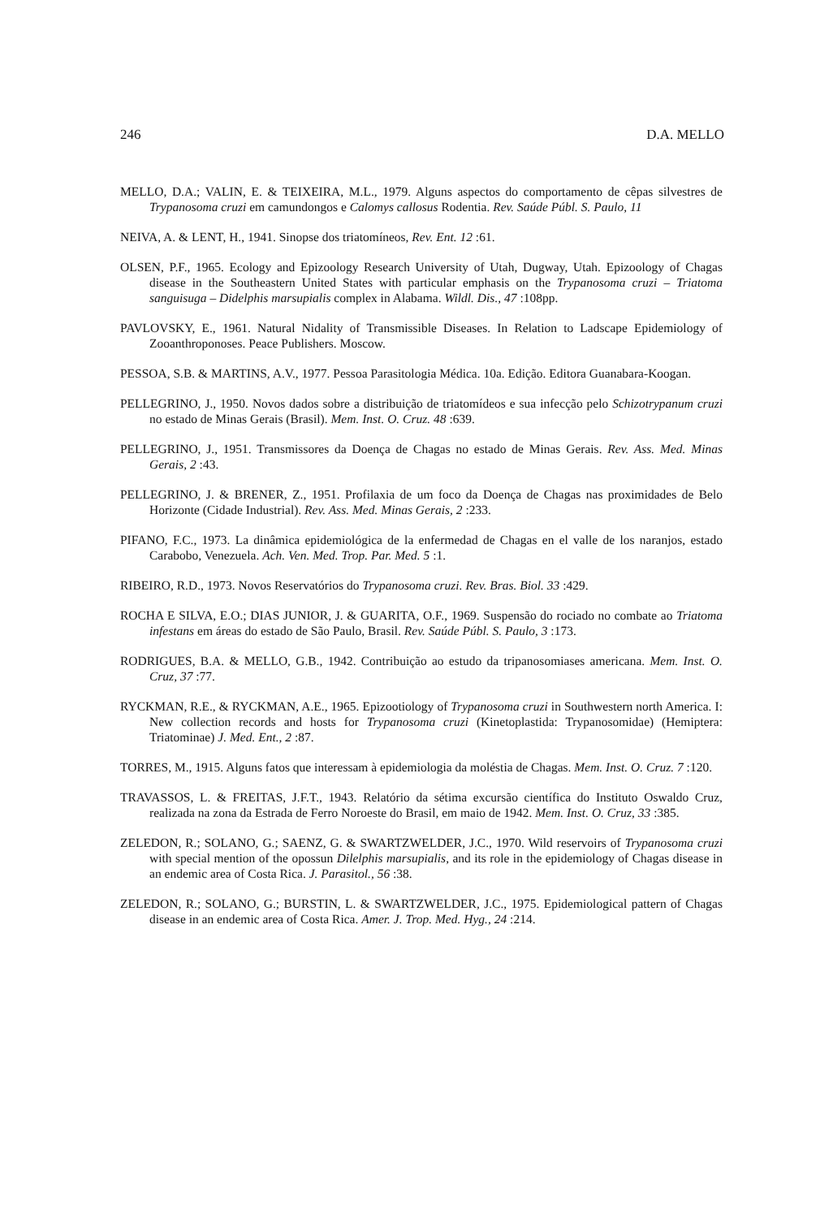246 D.A. MELLO
MELLO, D.A.; VALIN, E. & TEIXEIRA, M.L., 1979. Alguns aspectos do comportamento de cêpas silvestres de Trypanosoma cruzi em camundongos e Calomys callosus Rodentia. Rev. Saúde Públ. S. Paulo, 11
NEIVA, A. & LENT, H., 1941. Sinopse dos triatomíneos, Rev. Ent. 12 :61.
OLSEN, P.F., 1965. Ecology and Epizoology Research University of Utah, Dugway, Utah. Epizoology of Chagas disease in the Southeastern United States with particular emphasis on the Trypanosoma cruzi – Triatoma sanguisuga – Didelphis marsupialis complex in Alabama. Wildl. Dis., 47 :108pp.
PAVLOVSKY, E., 1961. Natural Nidality of Transmissible Diseases. In Relation to Ladscape Epidemiology of Zooanthroponoses. Peace Publishers. Moscow.
PESSOA, S.B. & MARTINS, A.V., 1977. Pessoa Parasitologia Médica. 10a. Edição. Editora Guanabara-Koogan.
PELLEGRINO, J., 1950. Novos dados sobre a distribuição de triatomídeos e sua infecção pelo Schizotrypanum cruzi no estado de Minas Gerais (Brasil). Mem. Inst. O. Cruz. 48 :639.
PELLEGRINO, J., 1951. Transmissores da Doença de Chagas no estado de Minas Gerais. Rev. Ass. Med. Minas Gerais, 2 :43.
PELLEGRINO, J. & BRENER, Z., 1951. Profilaxia de um foco da Doença de Chagas nas proximidades de Belo Horizonte (Cidade Industrial). Rev. Ass. Med. Minas Gerais, 2 :233.
PIFANO, F.C., 1973. La dinâmica epidemiológica de la enfermedad de Chagas en el valle de los naranjos, estado Carabobo, Venezuela. Ach. Ven. Med. Trop. Par. Med. 5 :1.
RIBEIRO, R.D., 1973. Novos Reservatórios do Trypanosoma cruzi. Rev. Bras. Biol. 33 :429.
ROCHA E SILVA, E.O.; DIAS JUNIOR, J. & GUARITA, O.F., 1969. Suspensão do rociado no combate ao Triatoma infestans em áreas do estado de São Paulo, Brasil. Rev. Saúde Públ. S. Paulo, 3 :173.
RODRIGUES, B.A. & MELLO, G.B., 1942. Contribuição ao estudo da tripanosomiases americana. Mem. Inst. O. Cruz, 37 :77.
RYCKMAN, R.E., & RYCKMAN, A.E., 1965. Epizootiology of Trypanosoma cruzi in Southwestern north America. I: New collection records and hosts for Trypanosoma cruzi (Kinetoplastida: Trypanosomidae) (Hemiptera: Triatominae) J. Med. Ent., 2 :87.
TORRES, M., 1915. Alguns fatos que interessam à epidemiologia da moléstia de Chagas. Mem. Inst. O. Cruz. 7 :120.
TRAVASSOS, L. & FREITAS, J.F.T., 1943. Relatório da sétima excursão científica do Instituto Oswaldo Cruz, realizada na zona da Estrada de Ferro Noroeste do Brasil, em maio de 1942. Mem. Inst. O. Cruz, 33 :385.
ZELEDON, R.; SOLANO, G.; SAENZ, G. & SWARTZWELDER, J.C., 1970. Wild reservoirs of Trypanosoma cruzi with special mention of the opossun Dilelphis marsupialis, and its role in the epidemiology of Chagas disease in an endemic area of Costa Rica. J. Parasitol., 56 :38.
ZELEDON, R.; SOLANO, G.; BURSTIN, L. & SWARTZWELDER, J.C., 1975. Epidemiological pattern of Chagas disease in an endemic area of Costa Rica. Amer. J. Trop. Med. Hyg., 24 :214.